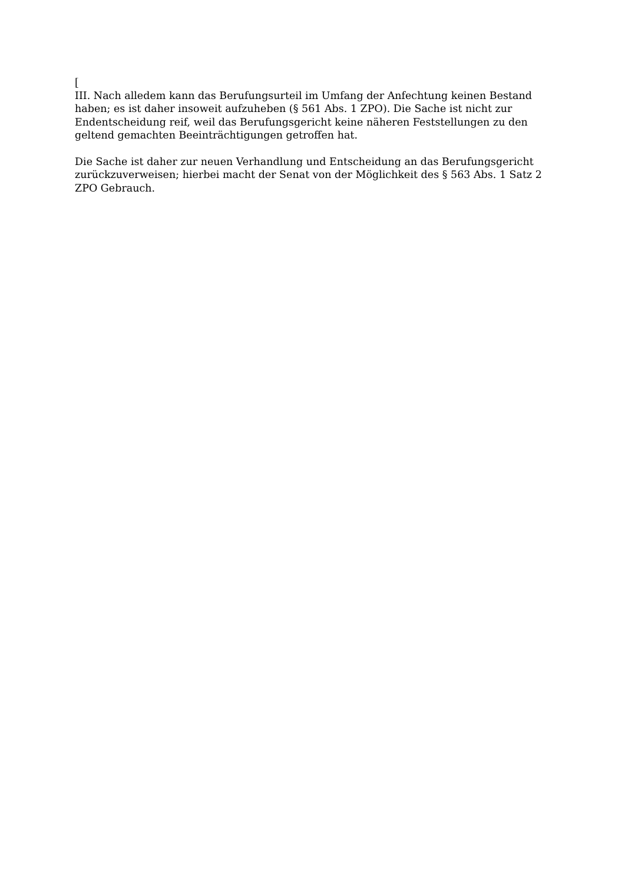[
III. Nach alledem kann das Berufungsurteil im Umfang der Anfechtung keinen Bestand haben; es ist daher insoweit aufzuheben (§ 561 Abs. 1 ZPO). Die Sache ist nicht zur Endentscheidung reif, weil das Berufungsgericht keine näheren Feststellungen zu den geltend gemachten Beeinträchtigungen getroffen hat.
Die Sache ist daher zur neuen Verhandlung und Entscheidung an das Berufungsgericht zurückzuverweisen; hierbei macht der Senat von der Möglichkeit des § 563 Abs. 1 Satz 2 ZPO Gebrauch.